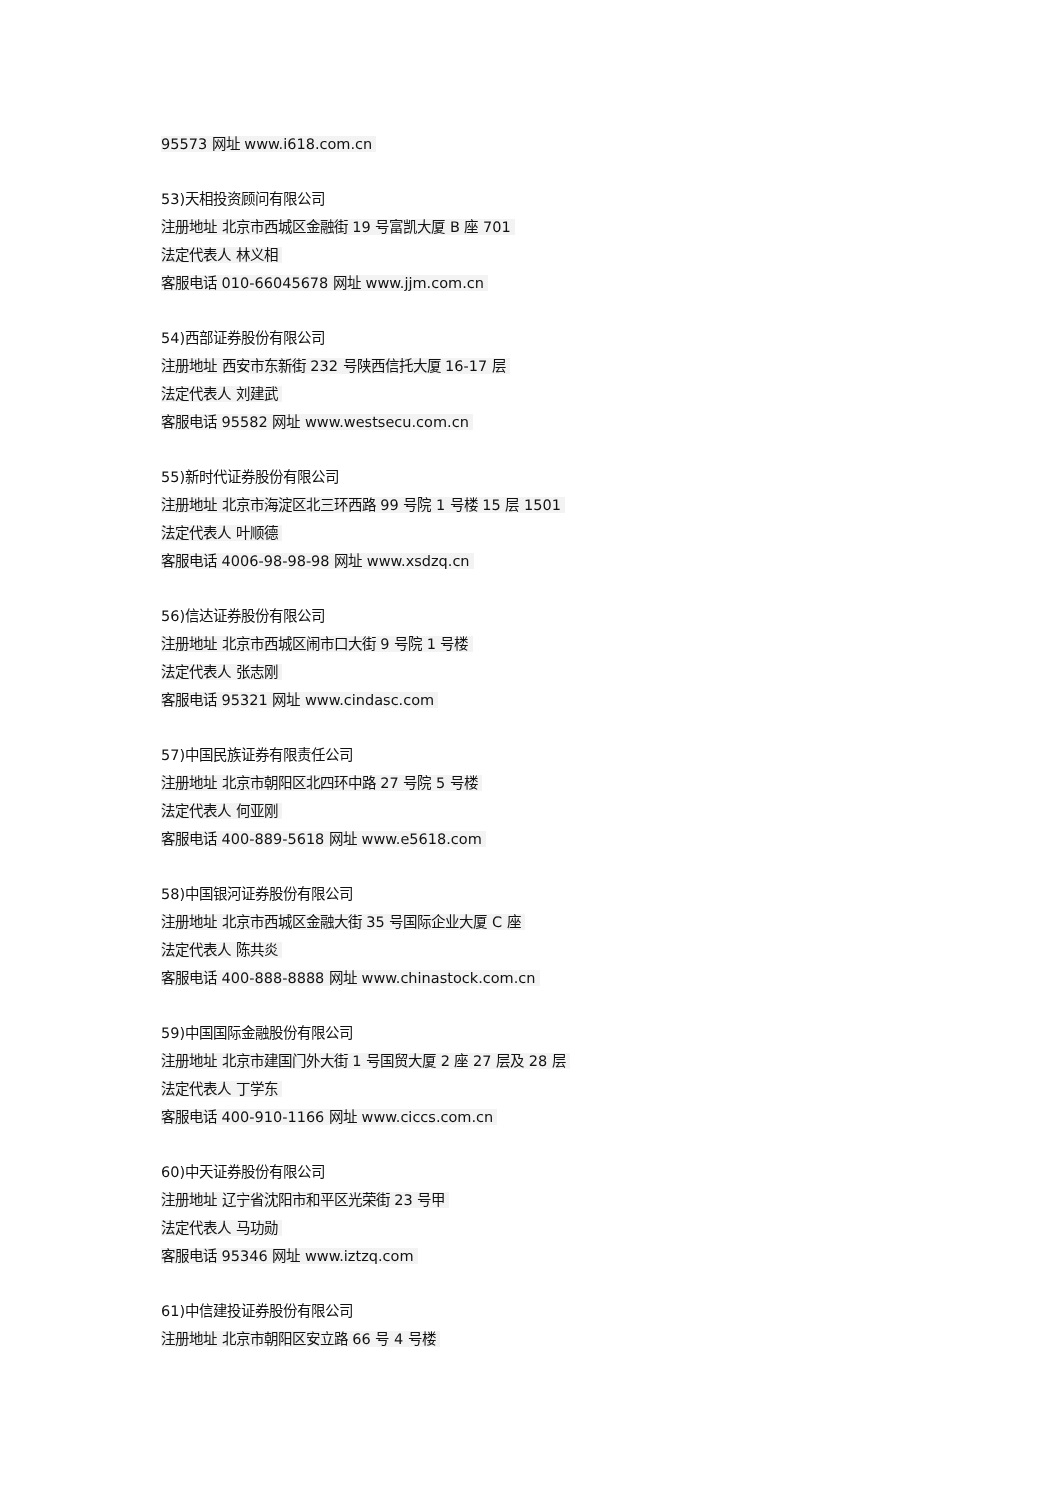95573 网址 www.i618.com.cn
53)天相投资顾问有限公司
注册地址 北京市西城区金融街 19 号富凯大厦 B 座 701
法定代表人 林义相
客服电话 010-66045678 网址 www.jjm.com.cn
54)西部证券股份有限公司
注册地址 西安市东新街 232 号陕西信托大厦 16-17 层
法定代表人 刘建武
客服电话 95582 网址 www.westsecu.com.cn
55)新时代证券股份有限公司
注册地址 北京市海淀区北三环西路 99 号院 1 号楼 15 层 1501
法定代表人 叶顺德
客服电话 4006-98-98-98 网址 www.xsdzq.cn
56)信达证券股份有限公司
注册地址 北京市西城区闹市口大街 9 号院 1 号楼
法定代表人 张志刚
客服电话 95321 网址 www.cindasc.com
57)中国民族证券有限责任公司
注册地址 北京市朝阳区北四环中路 27 号院 5 号楼
法定代表人 何亚刚
客服电话 400-889-5618 网址 www.e5618.com
58)中国银河证券股份有限公司
注册地址 北京市西城区金融大街 35 号国际企业大厦 C 座
法定代表人 陈共炎
客服电话 400-888-8888 网址 www.chinastock.com.cn
59)中国国际金融股份有限公司
注册地址 北京市建国门外大街 1 号国贸大厦 2 座 27 层及 28 层
法定代表人 丁学东
客服电话 400-910-1166 网址 www.ciccs.com.cn
60)中天证券股份有限公司
注册地址 辽宁省沈阳市和平区光荣街 23 号甲
法定代表人 马功勋
客服电话 95346 网址 www.iztzq.com
61)中信建投证券股份有限公司
注册地址 北京市朝阳区安立路 66 号 4 号楼